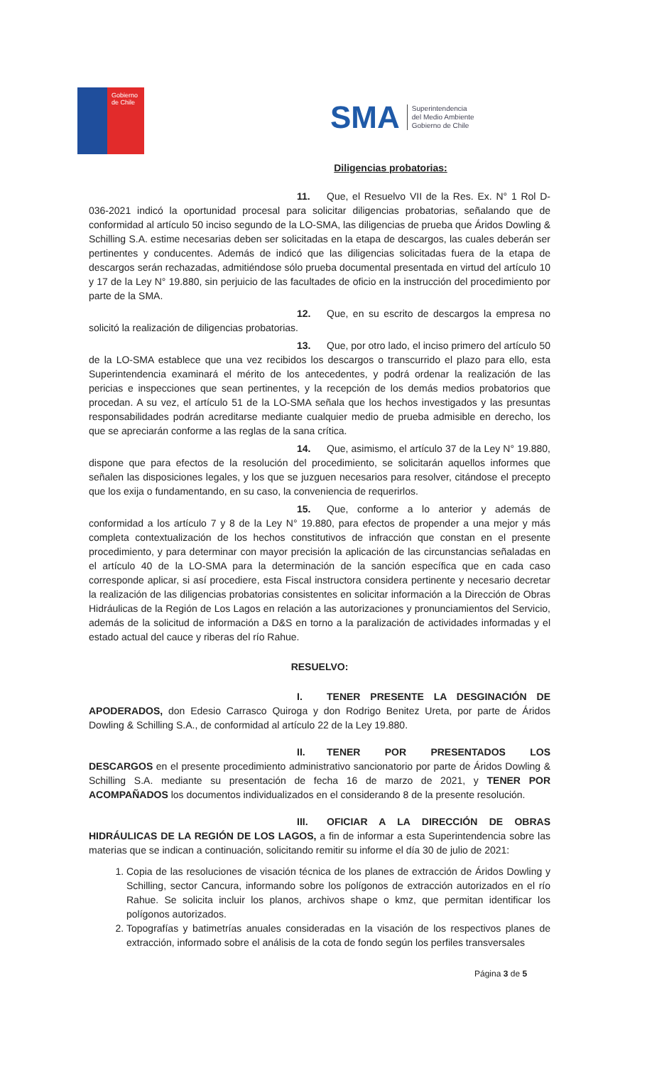Gobierno
de Chile
SMA Superintendencia
del Medio Ambiente
Gobierno de Chile
Diligencias probatorias:
11. Que, el Resuelvo VII de la Res. Ex. N° 1 Rol D-036-2021 indicó la oportunidad procesal para solicitar diligencias probatorias, señalando que de conformidad al artículo 50 inciso segundo de la LO-SMA, las diligencias de prueba que Áridos Dowling & Schilling S.A. estime necesarias deben ser solicitadas en la etapa de descargos, las cuales deberán ser pertinentes y conducentes. Además de indicó que las diligencias solicitadas fuera de la etapa de descargos serán rechazadas, admitiéndose sólo prueba documental presentada en virtud del artículo 10 y 17 de la Ley N° 19.880, sin perjuicio de las facultades de oficio en la instrucción del procedimiento por parte de la SMA.
12. Que, en su escrito de descargos la empresa no solicitó la realización de diligencias probatorias.
13. Que, por otro lado, el inciso primero del artículo 50 de la LO-SMA establece que una vez recibidos los descargos o transcurrido el plazo para ello, esta Superintendencia examinará el mérito de los antecedentes, y podrá ordenar la realización de las pericias e inspecciones que sean pertinentes, y la recepción de los demás medios probatorios que procedan. A su vez, el artículo 51 de la LO-SMA señala que los hechos investigados y las presuntas responsabilidades podrán acreditarse mediante cualquier medio de prueba admisible en derecho, los que se apreciarán conforme a las reglas de la sana crítica.
14. Que, asimismo, el artículo 37 de la Ley N° 19.880, dispone que para efectos de la resolución del procedimiento, se solicitarán aquellos informes que señalen las disposiciones legales, y los que se juzguen necesarios para resolver, citándose el precepto que los exija o fundamentando, en su caso, la conveniencia de requerirlos.
15. Que, conforme a lo anterior y además de conformidad a los artículo 7 y 8 de la Ley N° 19.880, para efectos de propender a una mejor y más completa contextualización de los hechos constitutivos de infracción que constan en el presente procedimiento, y para determinar con mayor precisión la aplicación de las circunstancias señaladas en el artículo 40 de la LO-SMA para la determinación de la sanción específica que en cada caso corresponde aplicar, si así procediere, esta Fiscal instructora considera pertinente y necesario decretar la realización de las diligencias probatorias consistentes en solicitar información a la Dirección de Obras Hidráulicas de la Región de Los Lagos en relación a las autorizaciones y pronunciamientos del Servicio, además de la solicitud de información a D&S en torno a la paralización de actividades informadas y el estado actual del cauce y riberas del río Rahue.
RESUELVO:
I. TENER PRESENTE LA DESGINACIÓN DE APODERADOS, don Edesio Carrasco Quiroga y don Rodrigo Benitez Ureta, por parte de Áridos Dowling & Schilling S.A., de conformidad al artículo 22 de la Ley 19.880.
II. TENER POR PRESENTADOS LOS DESCARGOS en el presente procedimiento administrativo sancionatorio por parte de Áridos Dowling & Schilling S.A. mediante su presentación de fecha 16 de marzo de 2021, y TENER POR ACOMPAÑADOS los documentos individualizados en el considerando 8 de la presente resolución.
III. OFICIAR A LA DIRECCIÓN DE OBRAS HIDRÁULICAS DE LA REGIÓN DE LOS LAGOS, a fin de informar a esta Superintendencia sobre las materias que se indican a continuación, solicitando remitir su informe el día 30 de julio de 2021:
1. Copia de las resoluciones de visación técnica de los planes de extracción de Áridos Dowling y Schilling, sector Cancura, informando sobre los polígonos de extracción autorizados en el río Rahue. Se solicita incluir los planos, archivos shape o kmz, que permitan identificar los polígonos autorizados.
2. Topografías y batimetrías anuales consideradas en la visación de los respectivos planes de extracción, informado sobre el análisis de la cota de fondo según los perfiles transversales
Página 3 de 5